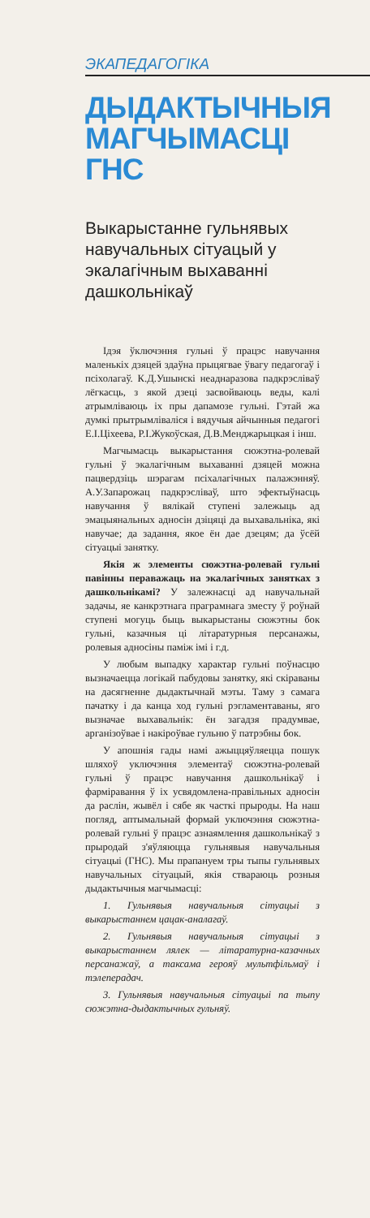ЭКАПЕДАГОГІКА
ДЫДАКТЫЧНЫЯ МАГЧЫМАСЦІ ГНС
Выкарыстанне гульнявых навучальных сітуацый у экалагічным выхаванні дашкольнікаў
Ідэя ўключэння гульні ў працэс навучання маленькіх дзяцей здаўна прыцягвае ўвагу педагогаў і псіхолагаў. К.Д.Ушынскі неаднаразова падкрэсліваў лёгкасць, з якой дзеці засвойваюць веды, калі атрымліваюць іх пры дапамозе гульні. Гэтай жа думкі прытрымліваліся і вядучыя айчынныя педагогі Е.І.Ціхеева, Р.І.Жукоўская, Д.В.Менджарыцкая і інш.
Магчымасць выкарыстання сюжэтна-ролевай гульні ў экалагічным выхаванні дзяцей можна пацвердзіць шэрагам псіхалагічных палажэнняў. А.У.Запарожац падкрэсліваў, што эфектыўнасць навучання ў вялікай ступені залежыць ад эмацыянальных адносін дзіцяці да выхавальніка, які навучае; да задання, якое ён дае дзецям; да ўсёй сітуацыі занятку.
Якія ж элементы сюжэтна-ролевай гульні павінны пераважаць на экалагічных занятках з дашкольнікамі? У залежнасці ад навучальнай задачы, яе канкрэтнага праграмнага зместу ў роўнай ступені могуць быць выкарыстаны сюжэтны бок гульні, казачныя ці літаратурныя персанажы, ролевыя адносіны паміж імі і г.д.
У любым выпадку характар гульні поўнасцю вызначаецца логікай пабудовы занятку, які скіраваны на дасягненне дыдактычнай мэты. Таму з самага пачатку і да канца ход гульні рэгламентаваны, яго вызначае выхавальнік: ён загадзя прадумвае, арганізоўвае і накіроўвае гульню ў патрэбны бок.
У апошнія гады намі ажыццяўляецца пошук шляхоў уключэння элементаў сюжэтна-ролевай гульні ў працэс навучання дашкольнікаў і фарміравання ў іх усвядомлена-правільных адносін да раслін, жывёл і сябе як часткі прыроды. На наш погляд, аптымальнай формай уключэння сюжэтна-ролевай гульні ў працэс азнаямлення дашкольнікаў з прыродай з'яўляюцца гульнявыя навучальныя сітуацыі (ГНС). Мы прапануем тры тыпы гульнявых навучальных сітуацый, якія ствараюць розныя дыдактычныя магчымасці:
1. Гульнявыя навучальныя сітуацыі з выкарыстаннем цацак-аналагаў.
2. Гульнявыя навучальныя сітуацыі з выкарыстаннем лялек — літаратурна-казачных персанажаў, а таксама герояў мультфільмаў і тэлеперадач.
3. Гульнявыя навучальныя сітуацыі па тыпу сюжэтна-дыдактычных гульняў.